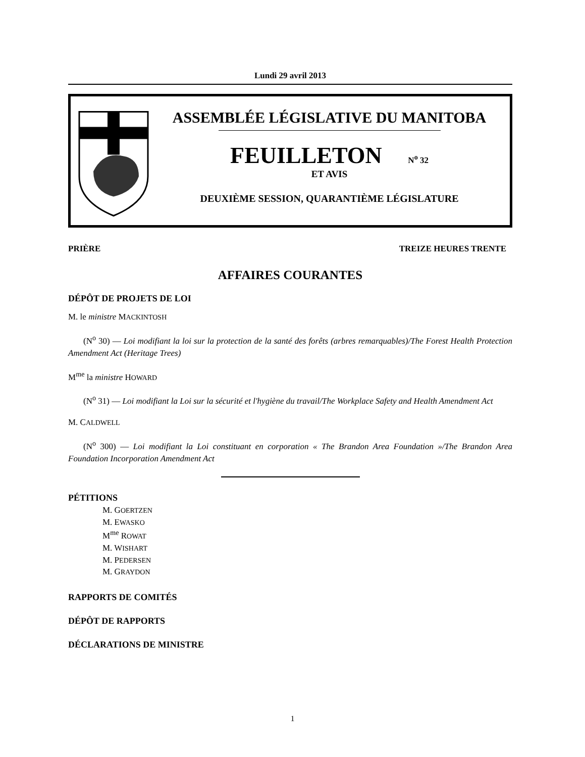Lundi 29 avril 2013
ASSEMBLÉE LÉGISLATIVE DU MANITOBA
FEUILLETON N<sup>o</sup> 32
ET AVIS
DEUXIÈME SESSION, QUARANTIÈME LÉGISLATURE
PRIÈRE TREIZE HEURES TRENTE
AFFAIRES COURANTES
DÉPÔT DE PROJETS DE LOI
M. le ministre MACKINTOSH
(N<sup>o</sup> 30) — Loi modifiant la loi sur la protection de la santé des forêts (arbres remarquables)/The Forest Health Protection Amendment Act (Heritage Trees)
M<sup>me</sup> la ministre HOWARD
(N<sup>o</sup> 31) — Loi modifiant la Loi sur la sécurité et l'hygiène du travail/The Workplace Safety and Health Amendment Act
M. CALDWELL
(N<sup>o</sup> 300) — Loi modifiant la Loi constituant en corporation « The Brandon Area Foundation »/The Brandon Area Foundation Incorporation Amendment Act
PÉTITIONS
M. GOERTZEN
M. EWASKO
M<sup>me</sup> ROWAT
M. WISHART
M. PEDERSEN
M. GRAYDON
RAPPORTS DE COMITÉS
DÉPÔT DE RAPPORTS
DÉCLARATIONS DE MINISTRE
1